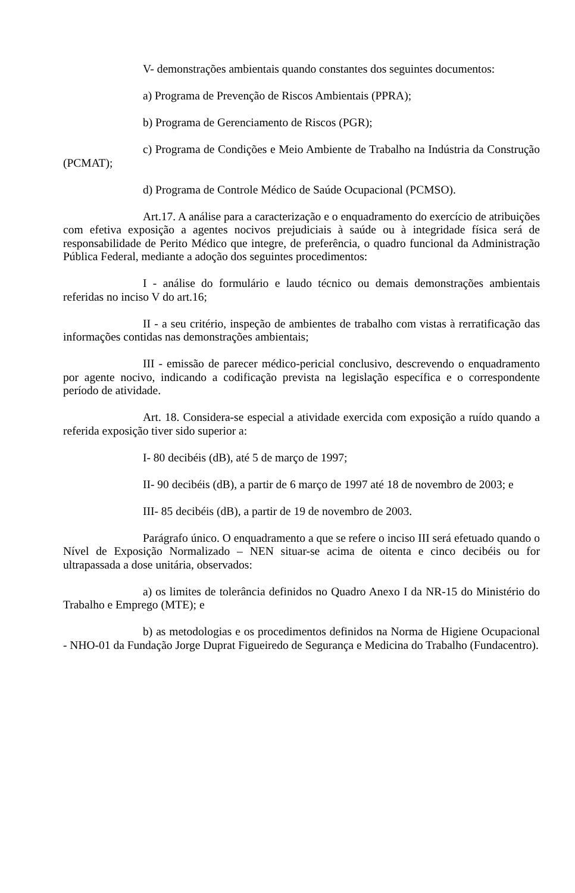V- demonstrações ambientais quando constantes dos seguintes documentos:
a) Programa de Prevenção de Riscos Ambientais (PPRA);
b) Programa de Gerenciamento de Riscos (PGR);
c) Programa de Condições e Meio Ambiente de Trabalho na Indústria da Construção (PCMAT);
d) Programa de Controle Médico de Saúde Ocupacional (PCMSO).
Art.17. A análise para a caracterização e o enquadramento do exercício de atribuições com efetiva exposição a agentes nocivos prejudiciais à saúde ou à integridade física será de responsabilidade de Perito Médico que integre, de preferência, o quadro funcional da Administração Pública Federal, mediante a adoção dos seguintes procedimentos:
I - análise do formulário e laudo técnico ou demais demonstrações ambientais referidas no inciso V do art.16;
II - a seu critério, inspeção de ambientes de trabalho com vistas à rerratificação das informações contidas nas demonstrações ambientais;
III - emissão de parecer médico-pericial conclusivo, descrevendo o enquadramento por agente nocivo, indicando a codificação prevista na legislação específica e o correspondente período de atividade.
Art. 18. Considera-se especial a atividade exercida com exposição a ruído quando a referida exposição tiver sido superior a:
I- 80 decibéis (dB), até 5 de março de 1997;
II- 90 decibéis (dB), a partir de 6 março de 1997 até 18 de novembro de 2003; e
III- 85 decibéis (dB), a partir de 19 de novembro de 2003.
Parágrafo único. O enquadramento a que se refere o inciso III será efetuado quando o Nível de Exposição Normalizado – NEN situar-se acima de oitenta e cinco decibéis ou for ultrapassada a dose unitária, observados:
a) os limites de tolerância definidos no Quadro Anexo I da NR-15 do Ministério do Trabalho e Emprego (MTE); e
b) as metodologias e os procedimentos definidos na Norma de Higiene Ocupacional - NHO-01 da Fundação Jorge Duprat Figueiredo de Segurança e Medicina do Trabalho (Fundacentro).